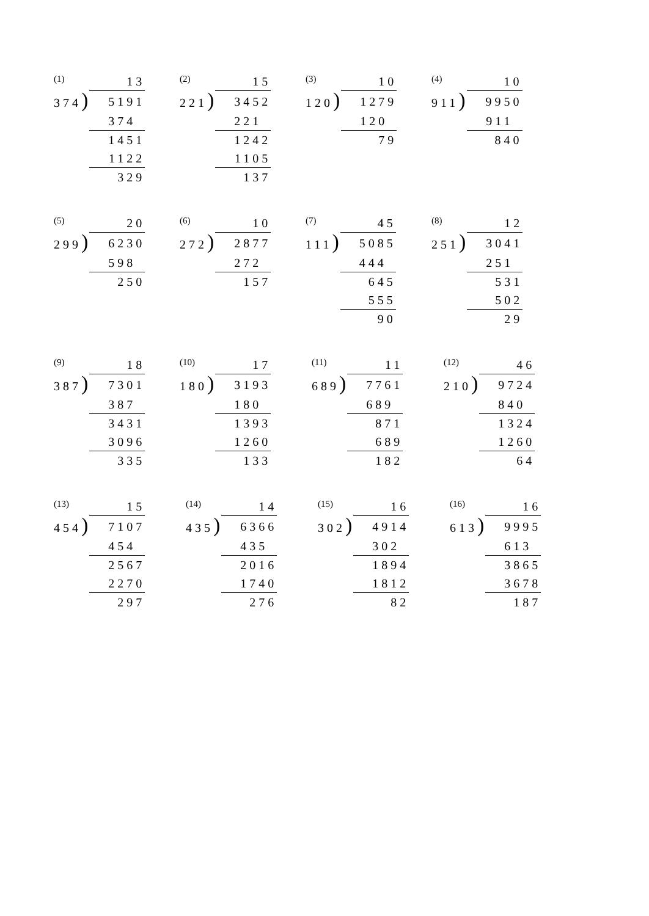| (1) | 13 |
| 374 ) | 5191 |
| | 374 |
| | 1451 |
| | 1122 |
| | 329 |
| (2) | 15 |
| 221 ) | 3452 |
| | 221 |
| | 1242 |
| | 1105 |
| | 137 |
| (3) | 10 |
| 120 ) | 1279 |
| | 120 |
| | 79 |
| (4) | 10 |
| 911 ) | 9950 |
| | 911 |
| | 840 |
| (5) | 20 |
| 299 ) | 6230 |
| | 598 |
| | 250 |
| (6) | 10 |
| 272 ) | 2877 |
| | 272 |
| | 157 |
| (7) | 45 |
| 111 ) | 5085 |
| | 444 |
| | 645 |
| | 555 |
| | 90 |
| (8) | 12 |
| 251 ) | 3041 |
| | 251 |
| | 531 |
| | 502 |
| | 29 |
| (9) | 18 |
| 387 ) | 7301 |
| | 387 |
| | 3431 |
| | 3096 |
| | 335 |
| (10) | 17 |
| 180 ) | 3193 |
| | 180 |
| | 1393 |
| | 1260 |
| | 133 |
| (11) | 11 |
| 689 ) | 7761 |
| | 689 |
| | 871 |
| | 689 |
| | 182 |
| (12) | 46 |
| 210 ) | 9724 |
| | 840 |
| | 1324 |
| | 1260 |
| | 64 |
| (13) | 15 |
| 454 ) | 7107 |
| | 454 |
| | 2567 |
| | 2270 |
| | 297 |
| (14) | 14 |
| 435 ) | 6366 |
| | 435 |
| | 2016 |
| | 1740 |
| | 276 |
| (15) | 16 |
| 302 ) | 4914 |
| | 302 |
| | 1894 |
| | 1812 |
| | 82 |
| (16) | 16 |
| 613 ) | 9995 |
| | 613 |
| | 3865 |
| | 3678 |
| | 187 |